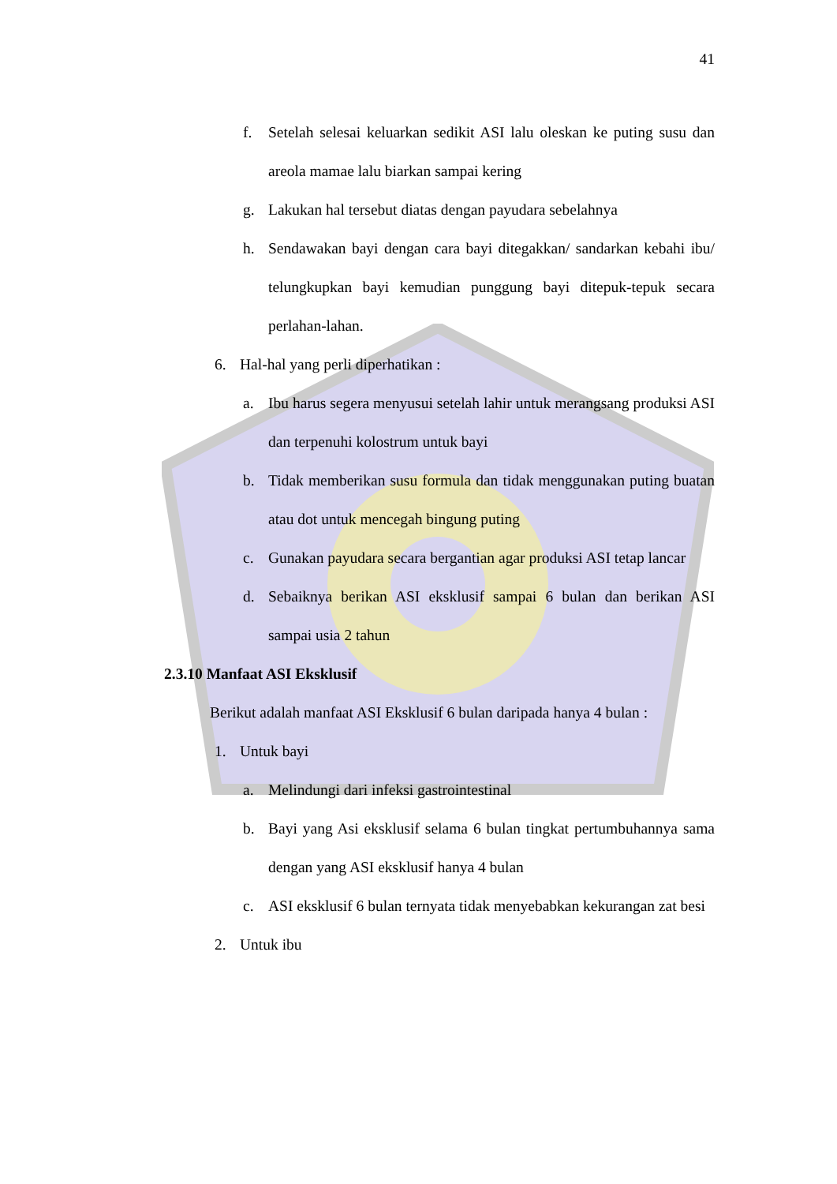41
f. Setelah selesai keluarkan sedikit ASI lalu oleskan ke puting susu dan areola mamae lalu biarkan sampai kering
g. Lakukan hal tersebut diatas dengan payudara sebelahnya
h. Sendawakan bayi dengan cara bayi ditegakkan/ sandarkan kebahi ibu/ telungkupkan bayi kemudian punggung bayi ditepuk-tepuk secara perlahan-lahan.
6. Hal-hal yang perli diperhatikan :
a. Ibu harus segera menyusui setelah lahir untuk merangsang produksi ASI dan terpenuhi kolostrum untuk bayi
b. Tidak memberikan susu formula dan tidak menggunakan puting buatan atau dot untuk mencegah bingung puting
c. Gunakan payudara secara bergantian agar produksi ASI tetap lancar
d. Sebaiknya berikan ASI eksklusif sampai 6 bulan dan berikan ASI sampai usia 2 tahun
2.3.10 Manfaat ASI Eksklusif
Berikut adalah manfaat ASI Eksklusif 6 bulan daripada hanya 4 bulan :
1. Untuk bayi
a. Melindungi dari infeksi gastrointestinal
b. Bayi yang Asi eksklusif selama 6 bulan tingkat pertumbuhannya sama dengan yang ASI eksklusif hanya 4 bulan
c. ASI eksklusif 6 bulan ternyata tidak menyebabkan kekurangan zat besi
2. Untuk ibu